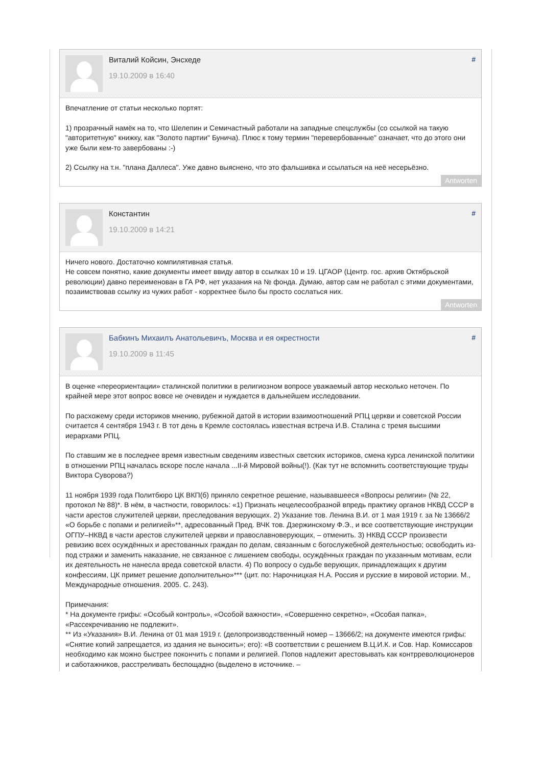Виталий Койсин, Энсхеде
19.10.2009 в 16:40
#
Впечатление от статьи несколько портят:
1) прозрачный намёк на то, что Шелепин и Семичастный работали на западные спецслужбы (со ссылкой на такую "авторитетную" книжку, как "Золото партии" Бунича). Плюс к тому термин "перевербованные" означает, что до этого они уже были кем-то завербованы :-)
2) Ссылку на т.н. "плана Даллеса". Уже давно выяснено, что это фальшивка и ссылаться на неё несерьёзно.
Antworten
Константин
19.10.2009 в 14:21
#
Ничего нового. Достаточно компилятивная статья.
Не совсем понятно, какие документы имеет ввиду автор в ссылках 10 и 19. ЦГАОР (Центр. гос. архив Октябрьской революции) давно переименован в ГА РФ, нет указания на № фонда. Думаю, автор сам не работал с этими документами, позаимствовав ссылку из чужих работ - корректнее было бы просто сослаться них.
Antworten
Бабкинъ Михаилъ Анатольевичъ, Москва и ея окрестности
19.10.2009 в 11:45
#
В оценке «переориентации» сталинской политики в религиозном вопросе уважаемый автор несколько неточен. По крайней мере этот вопрос вовсе не очевиден и нуждается в дальнейшем исследовании.
По расхожему среди историков мнению, рубежной датой в истории взаимоотношений РПЦ церкви и советской России считается 4 сентября 1943 г. В тот день в Кремле состоялась известная встреча И.В. Сталина с тремя высшими иерархами РПЦ.
По ставшим же в последнее время известным сведениям известных светских историков, смена курса ленинской политики в отношении РПЦ началась вскоре после начала ...II-й Мировой войны(!). (Как тут не вспомнить соответствующие труды Виктора Суворова?)
11 ноября 1939 года Политбюро ЦК ВКП(б) приняло секретное решение, называвшееся «Вопросы религии» (№ 22, протокол № 88)*. В нём, в частности, говорилось: «1) Признать нецелесообразной впредь практику органов НКВД СССР в части арестов служителей церкви, преследования верующих. 2) Указание тов. Ленина В.И. от 1 мая 1919 г. за № 13666/2 «О борьбе с попами и религией»**, адресованный Пред. ВЧК тов. Дзержинскому Ф.Э., и все соответствующие инструкции ОГПУ–НКВД в части арестов служителей церкви и православноверующих, – отменить. 3) НКВД СССР произвести ревизию всех осуждённых и арестованных граждан по делам, связанным с богослужебной деятельностью; освободить из-под стражи и заменить наказание, не связанное с лишением свободы, осуждённых граждан по указанным мотивам, если их деятельность не нанесла вреда советской власти. 4) По вопросу о судьбе верующих, принадлежащих к другим конфессиям, ЦК примет решение дополнительно»*** (цит. по: Нарочницкая Н.А. Россия и русские в мировой истории. М., Международные отношения. 2005. С. 243).
Примечания:
* На документе грифы: «Особый контроль», «Особой важности», «Совершенно секретно», «Особая папка», «Рассекречиванию не подлежит».
** Из «Указания» В.И. Ленина от 01 мая 1919 г. (делопроизводственный номер – 13666/2; на документе имеются грифы: «Снятие копий запрещается, из здания не выносить»; его): «В соответствии с решением В.Ц.И.К. и Сов. Нар. Комиссаров необходимо как можно быстрее покончить с попами и религией. Попов надлежит арестовывать как контрреволюционеров и саботажников, расстреливать беспощадно (выделено в источнике. –